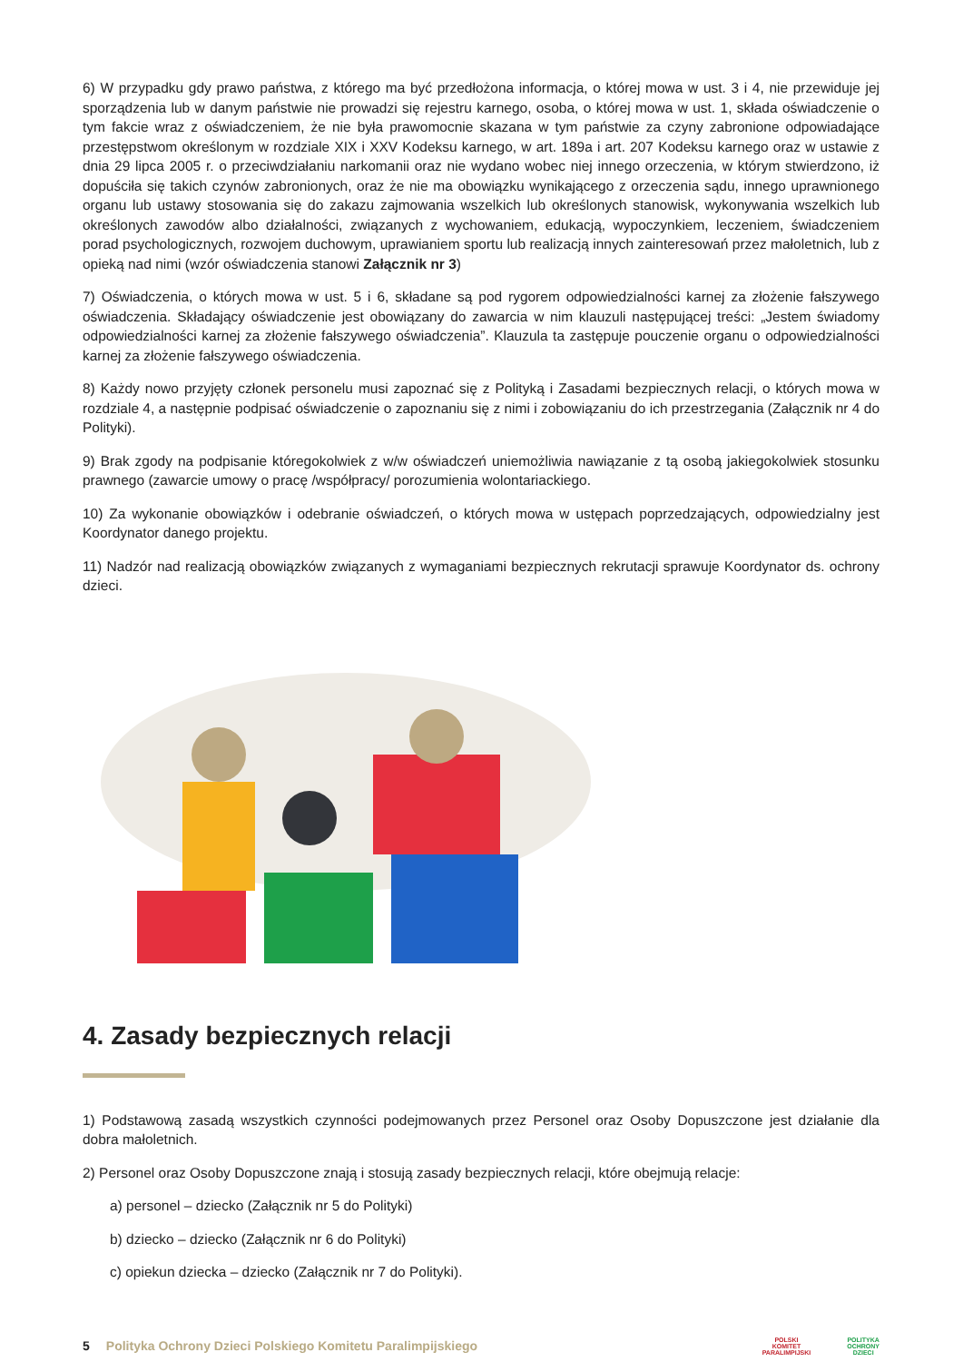6) W przypadku gdy prawo państwa, z którego ma być przedłożona informacja, o której mowa w ust. 3 i 4, nie przewiduje jej sporządzenia lub w danym państwie nie prowadzi się rejestru karnego, osoba, o której mowa w ust. 1, składa oświadczenie o tym fakcie wraz z oświadczeniem, że nie była prawomocnie skazana w tym państwie za czyny zabronione odpowiadające przestępstwom określonym w rozdziale XIX i XXV Kodeksu karnego, w art. 189a i art. 207 Kodeksu karnego oraz w ustawie z dnia 29 lipca 2005 r. o przeciwdziałaniu narkomanii oraz nie wydano wobec niej innego orzeczenia, w którym stwierdzono, iż dopuściła się takich czynów zabronionych, oraz że nie ma obowiązku wynikającego z orzeczenia sądu, innego uprawnionego organu lub ustawy stosowania się do zakazu zajmowania wszelkich lub określonych stanowisk, wykonywania wszelkich lub określonych zawodów albo działalności, związanych z wychowaniem, edukacją, wypoczynkiem, leczeniem, świadczeniem porad psychologicznych, rozwojem duchowym, uprawianiem sportu lub realizacją innych zainteresowań przez małoletnich, lub z opieką nad nimi (wzór oświadczenia stanowi Załącznik nr 3)
7) Oświadczenia, o których mowa w ust. 5 i 6, składane są pod rygorem odpowiedzialności karnej za złożenie fałszywego oświadczenia. Składający oświadczenie jest obowiązany do zawarcia w nim klauzuli następującej treści: „Jestem świadomy odpowiedzialności karnej za złożenie fałszywego oświadczenia”. Klauzula ta zastępuje pouczenie organu o odpowiedzialności karnej za złożenie fałszywego oświadczenia.
8) Każdy nowo przyjęty członek personelu musi zapoznać się z Polityką i Zasadami bezpiecznych relacji, o których mowa w rozdziale 4, a następnie podpisać oświadczenie o zapoznaniu się z nimi i zobowiązaniu do ich przestrzegania (Załącznik nr 4 do Polityki).
9) Brak zgody na podpisanie któregokolwiek z w/w oświadczeń uniemożliwia nawiązanie z tą osobą jakiegokolwiek stosunku prawnego (zawarcie umowy o pracę /współpracy/ porozumienia wolontariackiego.
10) Za wykonanie obowiązków i odebranie oświadczeń, o których mowa w ustępach poprzedzających, odpowiedzialny jest Koordynator danego projektu.
11) Nadzór nad realizacją obowiązków związanych z wymaganiami bezpiecznych rekrutacji sprawuje Koordynator ds. ochrony dzieci.
4. Zasady bezpiecznych relacji
1) Podstawową zasadą wszystkich czynności podejmowanych przez Personel oraz Osoby Dopuszczone jest działanie dla dobra małoletnich.
2) Personel oraz Osoby Dopuszczone znają i stosują zasady bezpiecznych relacji, które obejmują relacje:
a) personel – dziecko (Załącznik nr 5 do Polityki)
b) dziecko – dziecko (Załącznik nr 6 do Polityki)
c) opiekun dziecka – dziecko (Załącznik nr 7 do Polityki).
5 Polityka Ochrony Dzieci Polskiego Komitetu Paralimpijskiego POLSKI
KOMITET
PARALIMPIJSKI POLITYKA
OCHRONY
DZIECI